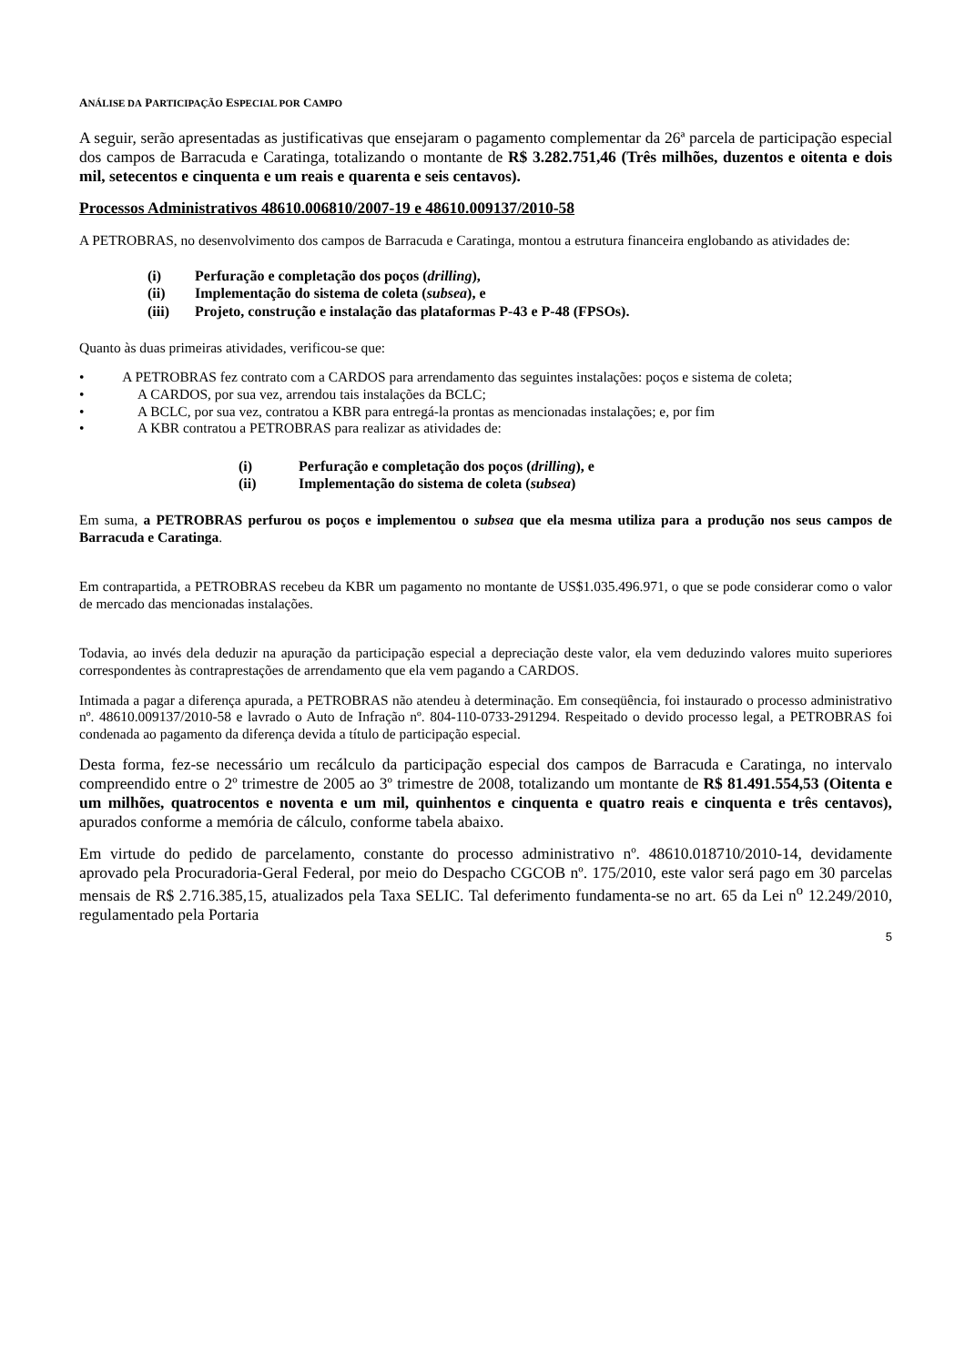ANÁLISE DA PARTICIPAÇÃO ESPECIAL POR CAMPO
A seguir, serão apresentadas as justificativas que ensejaram o pagamento complementar da 26ª parcela de participação especial dos campos de Barracuda e Caratinga, totalizando o montante de R$ 3.282.751,46 (Três milhões, duzentos e oitenta e dois mil, setecentos e cinquenta e um reais e quarenta e seis centavos).
Processos Administrativos 48610.006810/2007-19 e 48610.009137/2010-58
A PETROBRAS, no desenvolvimento dos campos de Barracuda e Caratinga, montou a estrutura financeira englobando as atividades de:
(i) Perfuração e completação dos poços (drilling),
(ii) Implementação do sistema de coleta (subsea), e
(iii) Projeto, construção e instalação das plataformas P-43 e P-48 (FPSOs).
Quanto às duas primeiras atividades, verificou-se que:
• A PETROBRAS fez contrato com a CARDOS para arrendamento das seguintes instalações: poços e sistema de coleta;
• A CARDOS, por sua vez, arrendou tais instalações da BCLC;
• A BCLC, por sua vez, contratou a KBR para entregá-la prontas as mencionadas instalações; e, por fim
• A KBR contratou a PETROBRAS para realizar as atividades de:
(i) Perfuração e completação dos poços (drilling), e
(ii) Implementação do sistema de coleta (subsea)
Em suma, a PETROBRAS perfurou os poços e implementou o subsea que ela mesma utiliza para a produção nos seus campos de Barracuda e Caratinga.
Em contrapartida, a PETROBRAS recebeu da KBR um pagamento no montante de US$1.035.496.971, o que se pode considerar como o valor de mercado das mencionadas instalações.
Todavia, ao invés dela deduzir na apuração da participação especial a depreciação deste valor, ela vem deduzindo valores muito superiores correspondentes às contraprestações de arrendamento que ela vem pagando a CARDOS.
Intimada a pagar a diferença apurada, a PETROBRAS não atendeu à determinação. Em conseqüência, foi instaurado o processo administrativo nº. 48610.009137/2010-58 e lavrado o Auto de Infração nº. 804-110-0733-291294. Respeitado o devido processo legal, a PETROBRAS foi condenada ao pagamento da diferença devida a título de participação especial.
Desta forma, fez-se necessário um recálculo da participação especial dos campos de Barracuda e Caratinga, no intervalo compreendido entre o 2º trimestre de 2005 ao 3º trimestre de 2008, totalizando um montante de R$ 81.491.554,53 (Oitenta e um milhões, quatrocentos e noventa e um mil, quinhentos e cinquenta e quatro reais e cinquenta e três centavos), apurados conforme a memória de cálculo, conforme tabela abaixo.
Em virtude do pedido de parcelamento, constante do processo administrativo nº. 48610.018710/2010-14, devidamente aprovado pela Procuradoria-Geral Federal, por meio do Despacho CGCOB nº. 175/2010, este valor será pago em 30 parcelas mensais de R$ 2.716.385,15, atualizados pela Taxa SELIC. Tal deferimento fundamenta-se no art. 65 da Lei n<sup>o</sup> 12.249/2010, regulamentado pela Portaria
5